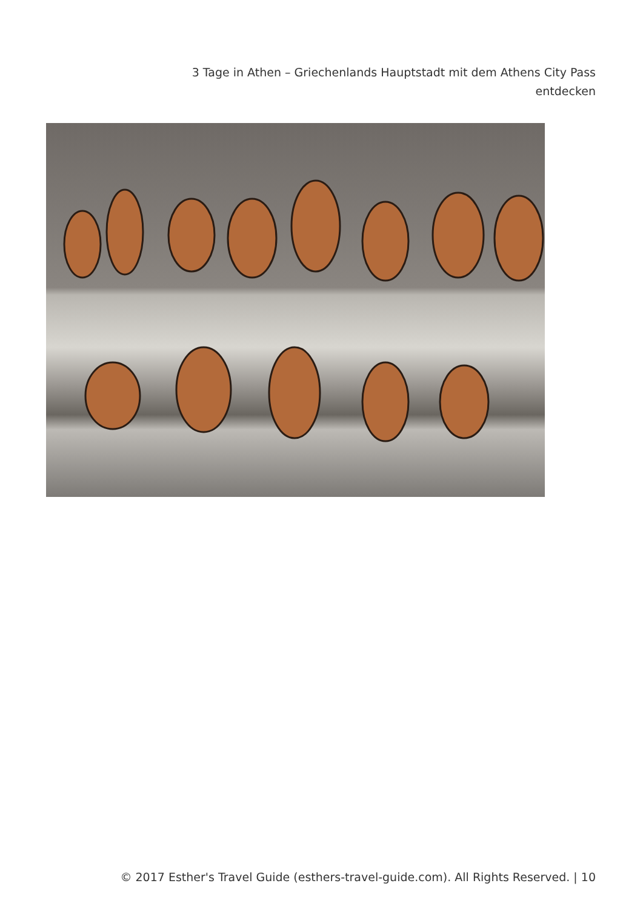3 Tage in Athen – Griechenlands Hauptstadt mit dem Athens City Pass entdecken
© 2017 Esther's Travel Guide (esthers-travel-guide.com). All Rights Reserved. | 10